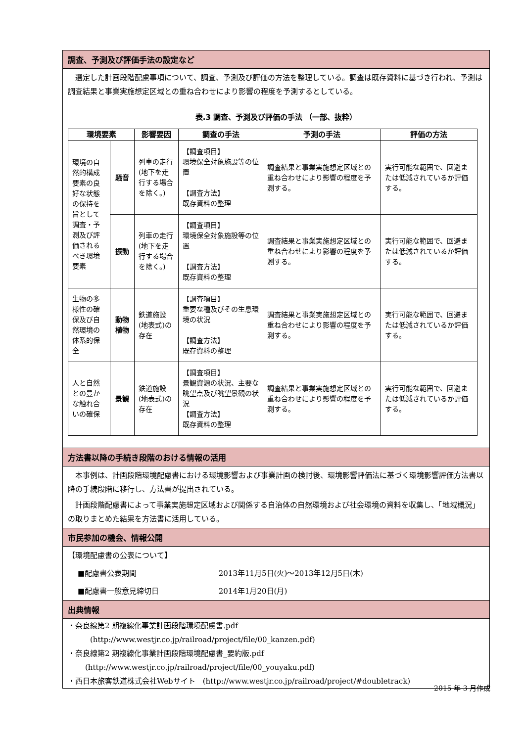調査、予測及び評価手法の設定など
選定した計画段階配慮事項について、調査、予測及び評価の方法を整理している。調査は既存資料に基づき行われ、予測は調査結果と事業実施想定区域との重ね合わせにより影響の程度を予測するとしている。
表.3 調査、予測及び評価の手法 （一部、抜粋）
| 環境要素 | | 影響要因 | 調査の手法 | 予測の手法 | 評価の方法 |
| --- | --- | --- | --- | --- | --- |
| 環境の自然的構成要素の良好な状態の保持を旨として調査・予測及び評価されるべき環境要素 | 騒音 | 列車の走行(地下を走行する場合を除く。) | 【調査項目】 環境保全対象施設等の位置 【調査方法】 既存資料の整理 | 調査結果と事業実施想定区域との重ね合わせにより影響の程度を予測する。 | 実行可能な範囲で、回避または低減されているか評価する。 |
| | 振動 | 列車の走行(地下を走行する場合を除く。) | 【調査項目】 環境保全対象施設等の位置 【調査方法】 既存資料の整理 | 調査結果と事業実施想定区域との重ね合わせにより影響の程度を予測する。 | 実行可能な範囲で、回避または低減されているか評価する。 |
| 生物の多様性の確保及び自然環境の体系的保全 | 動物 植物 | 鉄道施設(地表式)の存在 | 【調査項目】 重要な種及びその生息環境の状況 【調査方法】 既存資料の整理 | 調査結果と事業実施想定区域との重ね合わせにより影響の程度を予測する。 | 実行可能な範囲で、回避または低減されているか評価する。 |
| 人と自然との豊かな触れ合いの確保 | 景観 | 鉄道施設(地表式)の存在 | 【調査項目】 景観資源の状況、主要な眺望点及び眺望景観の状況 【調査方法】 既存資料の整理 | 調査結果と事業実施想定区域との重ね合わせにより影響の程度を予測する。 | 実行可能な範囲で、回避または低減されているか評価する。 |
方法書以降の手続き段階のおける情報の活用
本事例は、計画段階環境配慮書における環境影響および事業計画の検討後、環境影響評価法に基づく環境影響評価方法書以降の手続段階に移行し、方法書が提出されている。
計画段階配慮書によって事業実施想定区域および関係する自治体の自然環境および社会環境の資料を収集し、「地域概況」の取りまとめた結果を方法書に活用している。
市民参加の機会、情報公開
【環境配慮書の公表について】
■配慮書公表期間 2013年11月5日(火)～2013年12月5日(木)
■配慮書一般意見締切日 2014年1月20日(月)
出典情報
・奈良線第2 期複線化事業計画段階環境配慮書.pdf
(http://www.westjr.co.jp/railroad/project/file/00_kanzen.pdf)
・奈良線第2 期複線化事業計画段階環境配慮書_要約版.pdf
(http://www.westjr.co.jp/railroad/project/file/00_youyaku.pdf)
・西日本旅客鉄道株式会社Webサイト　(http://www.westjr.co.jp/railroad/project/#doubletrack)
2015 年 3 月作成